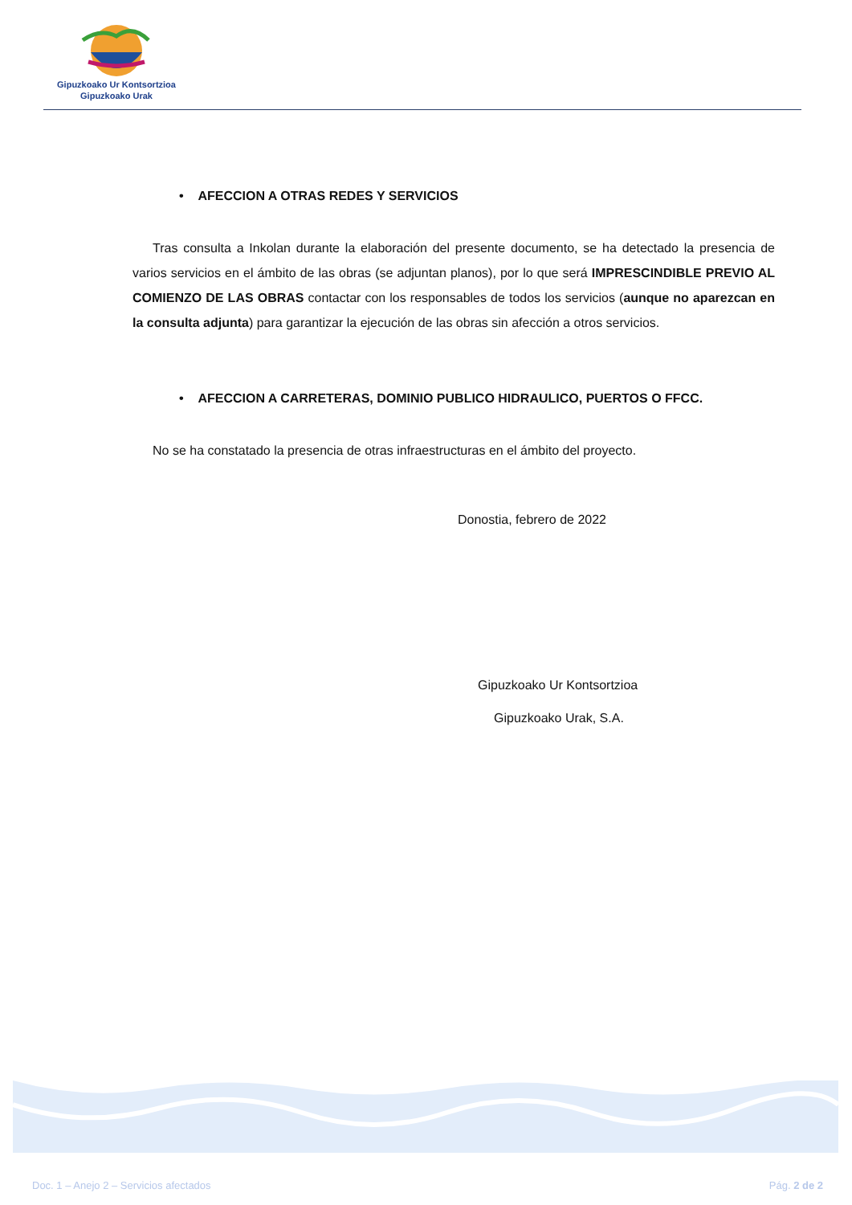Gipuzkoako Ur Kontsortzioa
Gipuzkoako Urak
• AFECCION A OTRAS REDES Y SERVICIOS
Tras consulta a Inkolan durante la elaboración del presente documento, se ha detectado la presencia de varios servicios en el ámbito de las obras (se adjuntan planos), por lo que será IMPRESCINDIBLE PREVIO AL COMIENZO DE LAS OBRAS contactar con los responsables de todos los servicios (aunque no aparezcan en la consulta adjunta) para garantizar la ejecución de las obras sin afección a otros servicios.
• AFECCION A CARRETERAS, DOMINIO PUBLICO HIDRAULICO, PUERTOS O FFCC.
No se ha constatado la presencia de otras infraestructuras en el ámbito del proyecto.
Donostia, febrero de 2022
Gipuzkoako Ur Kontsortzioa
Gipuzkoako Urak, S.A.
Doc. 1 – Anejo 2 – Servicios afectados Pág. 2 de 2